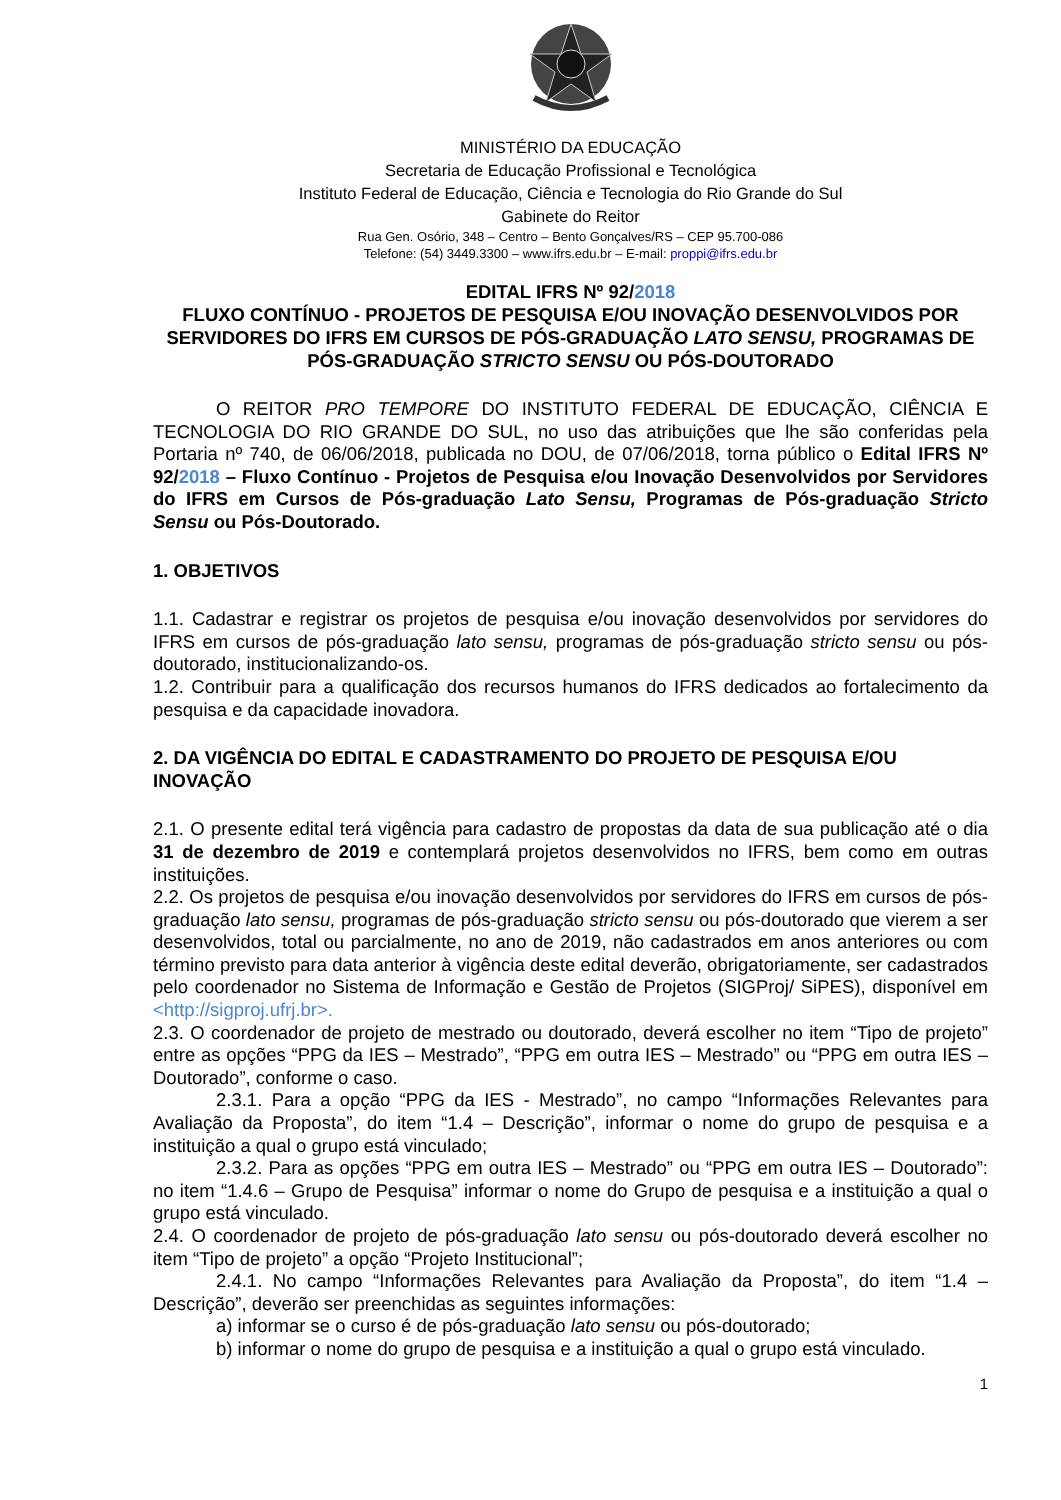MINISTÉRIO DA EDUCAÇÃO
Secretaria de Educação Profissional e Tecnológica
Instituto Federal de Educação, Ciência e Tecnologia do Rio Grande do Sul
Gabinete do Reitor
Rua Gen. Osório, 348 – Centro – Bento Gonçalves/RS – CEP 95.700-086
Telefone: (54) 3449.3300 – www.ifrs.edu.br – E-mail: proppi@ifrs.edu.br
EDITAL IFRS Nº 92/2018
FLUXO CONTÍNUO - PROJETOS DE PESQUISA E/OU INOVAÇÃO DESENVOLVIDOS POR SERVIDORES DO IFRS EM CURSOS DE PÓS-GRADUAÇÃO LATO SENSU, PROGRAMAS DE PÓS-GRADUAÇÃO STRICTO SENSU OU PÓS-DOUTORADO
O REITOR PRO TEMPORE DO INSTITUTO FEDERAL DE EDUCAÇÃO, CIÊNCIA E TECNOLOGIA DO RIO GRANDE DO SUL, no uso das atribuições que lhe são conferidas pela Portaria nº 740, de 06/06/2018, publicada no DOU, de 07/06/2018, torna público o Edital IFRS Nº 92/2018 – Fluxo Contínuo - Projetos de Pesquisa e/ou Inovação Desenvolvidos por Servidores do IFRS em Cursos de Pós-graduação Lato Sensu, Programas de Pós-graduação Stricto Sensu ou Pós-Doutorado.
1. OBJETIVOS
1.1. Cadastrar e registrar os projetos de pesquisa e/ou inovação desenvolvidos por servidores do IFRS em cursos de pós-graduação lato sensu, programas de pós-graduação stricto sensu ou pós-doutorado, institucionalizando-os.
1.2. Contribuir para a qualificação dos recursos humanos do IFRS dedicados ao fortalecimento da pesquisa e da capacidade inovadora.
2. DA VIGÊNCIA DO EDITAL E CADASTRAMENTO DO PROJETO DE PESQUISA E/OU INOVAÇÃO
2.1. O presente edital terá vigência para cadastro de propostas da data de sua publicação até o dia 31 de dezembro de 2019 e contemplará projetos desenvolvidos no IFRS, bem como em outras instituições.
2.2. Os projetos de pesquisa e/ou inovação desenvolvidos por servidores do IFRS em cursos de pós-graduação lato sensu, programas de pós-graduação stricto sensu ou pós-doutorado que vierem a ser desenvolvidos, total ou parcialmente, no ano de 2019, não cadastrados em anos anteriores ou com término previsto para data anterior à vigência deste edital deverão, obrigatoriamente, ser cadastrados pelo coordenador no Sistema de Informação e Gestão de Projetos (SIGProj/ SiPES), disponível em <http://sigproj.ufrj.br>.
2.3. O coordenador de projeto de mestrado ou doutorado, deverá escolher no item “Tipo de projeto” entre as opções “PPG da IES – Mestrado”, “PPG em outra IES – Mestrado” ou “PPG em outra IES – Doutorado”, conforme o caso.
2.3.1. Para a opção “PPG da IES - Mestrado”, no campo “Informações Relevantes para Avaliação da Proposta”, do item “1.4 – Descrição”, informar o nome do grupo de pesquisa e a instituição a qual o grupo está vinculado;
2.3.2. Para as opções “PPG em outra IES – Mestrado” ou “PPG em outra IES – Doutorado”: no item “1.4.6 – Grupo de Pesquisa” informar o nome do Grupo de pesquisa e a instituição a qual o grupo está vinculado.
2.4. O coordenador de projeto de pós-graduação lato sensu ou pós-doutorado deverá escolher no item “Tipo de projeto” a opção “Projeto Institucional”;
2.4.1. No campo “Informações Relevantes para Avaliação da Proposta”, do item “1.4 – Descrição”, deverão ser preenchidas as seguintes informações:
a) informar se o curso é de pós-graduação lato sensu ou pós-doutorado;
b) informar o nome do grupo de pesquisa e a instituição a qual o grupo está vinculado.
1